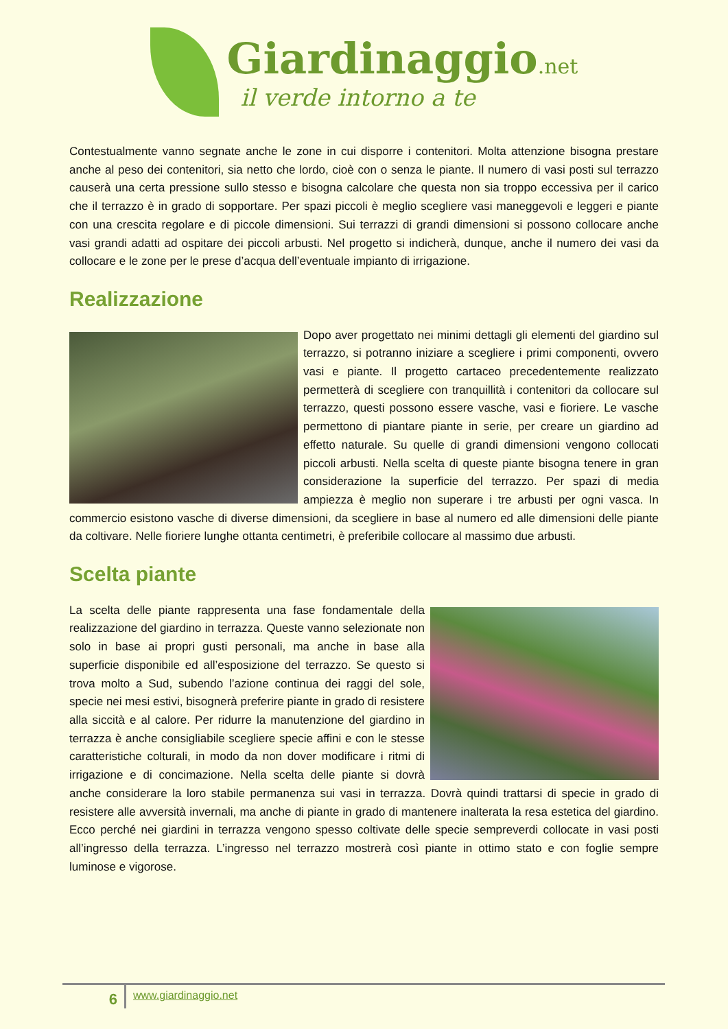Giardinaggio.net
il verde intorno a te
Contestualmente vanno segnate anche le zone in cui disporre i contenitori. Molta attenzione bisogna prestare anche al peso dei contenitori, sia netto che lordo, cioè con o senza le piante. Il numero di vasi posti sul terrazzo causerà una certa pressione sullo stesso e bisogna calcolare che questa non sia troppo eccessiva per il carico che il terrazzo è in grado di sopportare. Per spazi piccoli è meglio scegliere vasi maneggevoli e leggeri e piante con una crescita regolare e di piccole dimensioni. Sui terrazzi di grandi dimensioni si possono collocare anche vasi grandi adatti ad ospitare dei piccoli arbusti. Nel progetto si indicherà, dunque, anche il numero dei vasi da collocare e le zone per le prese d’acqua dell’eventuale impianto di irrigazione.
Realizzazione
Dopo aver progettato nei minimi dettagli gli elementi del giardino sul terrazzo, si potranno iniziare a scegliere i primi componenti, ovvero vasi e piante. Il progetto cartaceo precedentemente realizzato permetterà di scegliere con tranquillità i contenitori da collocare sul terrazzo, questi possono essere vasche, vasi e fioriere. Le vasche permettono di piantare piante in serie, per creare un giardino ad effetto naturale. Su quelle di grandi dimensioni vengono collocati piccoli arbusti. Nella scelta di queste piante bisogna tenere in gran considerazione la superficie del terrazzo. Per spazi di media ampiezza è meglio non superare i tre arbusti per ogni vasca. In commercio esistono vasche di diverse dimensioni, da scegliere in base al numero ed alle dimensioni delle piante da coltivare. Nelle fioriere lunghe ottanta centimetri, è preferibile collocare al massimo due arbusti.
Scelta piante
La scelta delle piante rappresenta una fase fondamentale della realizzazione del giardino in terrazza. Queste vanno selezionate non solo in base ai propri gusti personali, ma anche in base alla superficie disponibile ed all’esposizione del terrazzo. Se questo si trova molto a Sud, subendo l’azione continua dei raggi del sole, specie nei mesi estivi, bisognerà preferire piante in grado di resistere alla siccità e al calore. Per ridurre la manutenzione del giardino in terrazza è anche consigliabile scegliere specie affini e con le stesse caratteristiche colturali, in modo da non dover modificare i ritmi di irrigazione e di concimazione. Nella scelta delle piante si dovrà anche considerare la loro stabile permanenza sui vasi in terrazza. Dovrà quindi trattarsi di specie in grado di resistere alle avversità invernali, ma anche di piante in grado di mantenere inalterata la resa estetica del giardino. Ecco perché nei giardini in terrazza vengono spesso coltivate delle specie sempreverdi collocate in vasi posti all’ingresso della terrazza. L’ingresso nel terrazzo mostrerà così piante in ottimo stato e con foglie sempre luminose e vigorose.
6
www.giardinaggio.net